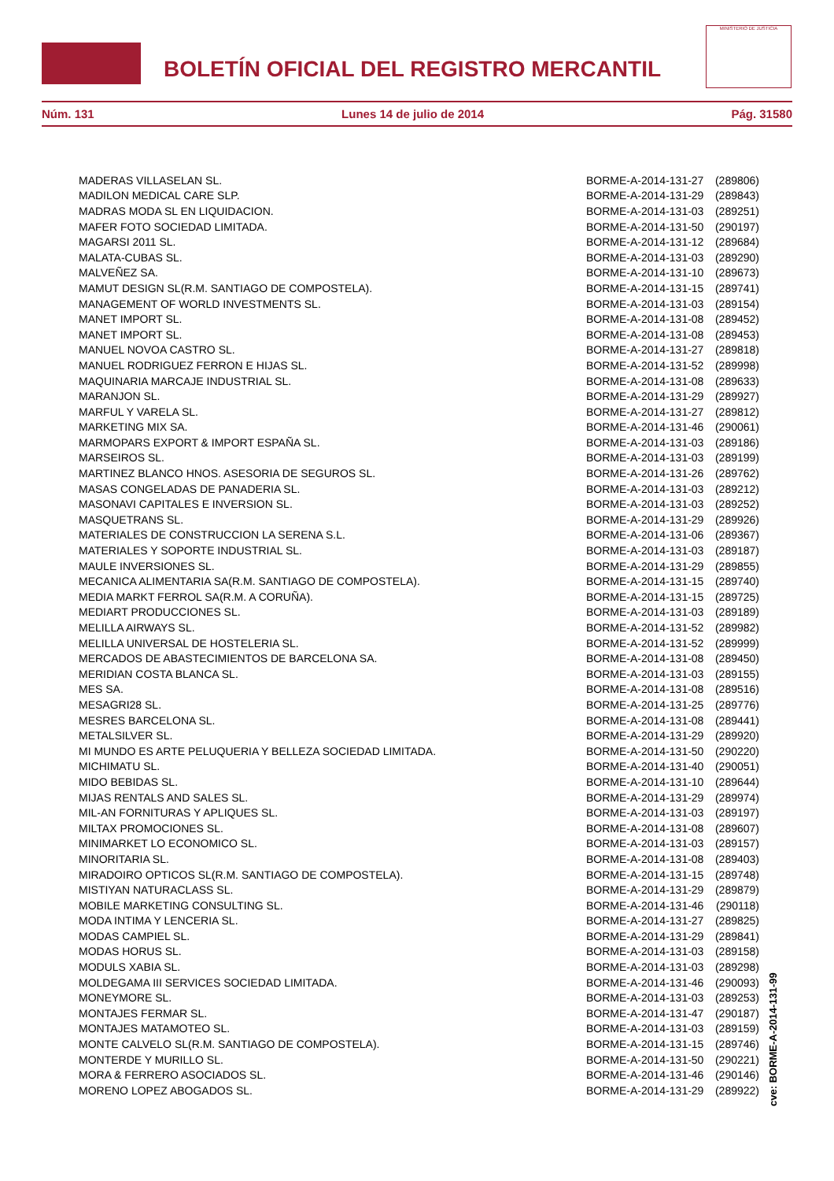BOLETÍN OFICIAL DEL REGISTRO MERCANTIL
MINISTERIO DE JUSTICIA
Núm. 131 Lunes 14 de julio de 2014 Pág. 31580
| MADERAS VILLASELAN SL. | BORME-A-2014-131-27 | (289806) |
| MADILON MEDICAL CARE SLP. | BORME-A-2014-131-29 | (289843) |
| MADRAS MODA SL EN LIQUIDACION. | BORME-A-2014-131-03 | (289251) |
| MAFER FOTO SOCIEDAD LIMITADA. | BORME-A-2014-131-50 | (290197) |
| MAGARSI 2011 SL. | BORME-A-2014-131-12 | (289684) |
| MALATA-CUBAS SL. | BORME-A-2014-131-03 | (289290) |
| MALVEÑEZ SA. | BORME-A-2014-131-10 | (289673) |
| MAMUT DESIGN SL(R.M. SANTIAGO DE COMPOSTELA). | BORME-A-2014-131-15 | (289741) |
| MANAGEMENT OF WORLD INVESTMENTS SL. | BORME-A-2014-131-03 | (289154) |
| MANET IMPORT SL. | BORME-A-2014-131-08 | (289452) |
| MANET IMPORT SL. | BORME-A-2014-131-08 | (289453) |
| MANUEL NOVOA CASTRO SL. | BORME-A-2014-131-27 | (289818) |
| MANUEL RODRIGUEZ FERRON E HIJAS SL. | BORME-A-2014-131-52 | (289998) |
| MAQUINARIA MARCAJE INDUSTRIAL SL. | BORME-A-2014-131-08 | (289633) |
| MARANJON SL. | BORME-A-2014-131-29 | (289927) |
| MARFUL Y VARELA SL. | BORME-A-2014-131-27 | (289812) |
| MARKETING MIX SA. | BORME-A-2014-131-46 | (290061) |
| MARMOPARS EXPORT & IMPORT ESPAÑA SL. | BORME-A-2014-131-03 | (289186) |
| MARSEIROS SL. | BORME-A-2014-131-03 | (289199) |
| MARTINEZ BLANCO HNOS. ASESORIA DE SEGUROS SL. | BORME-A-2014-131-26 | (289762) |
| MASAS CONGELADAS DE PANADERIA SL. | BORME-A-2014-131-03 | (289212) |
| MASONAVI CAPITALES E INVERSION SL. | BORME-A-2014-131-03 | (289252) |
| MASQUETRANS SL. | BORME-A-2014-131-29 | (289926) |
| MATERIALES DE CONSTRUCCION LA SERENA S.L. | BORME-A-2014-131-06 | (289367) |
| MATERIALES Y SOPORTE INDUSTRIAL SL. | BORME-A-2014-131-03 | (289187) |
| MAULE INVERSIONES SL. | BORME-A-2014-131-29 | (289855) |
| MECANICA ALIMENTARIA SA(R.M. SANTIAGO DE COMPOSTELA). | BORME-A-2014-131-15 | (289740) |
| MEDIA MARKT FERROL SA(R.M. A CORUÑA). | BORME-A-2014-131-15 | (289725) |
| MEDIART PRODUCCIONES SL. | BORME-A-2014-131-03 | (289189) |
| MELILLA AIRWAYS SL. | BORME-A-2014-131-52 | (289982) |
| MELILLA UNIVERSAL DE HOSTELERIA SL. | BORME-A-2014-131-52 | (289999) |
| MERCADOS DE ABASTECIMIENTOS DE BARCELONA SA. | BORME-A-2014-131-08 | (289450) |
| MERIDIAN COSTA BLANCA SL. | BORME-A-2014-131-03 | (289155) |
| MES SA. | BORME-A-2014-131-08 | (289516) |
| MESAGRI28 SL. | BORME-A-2014-131-25 | (289776) |
| MESRES BARCELONA SL. | BORME-A-2014-131-08 | (289441) |
| METALSILVER SL. | BORME-A-2014-131-29 | (289920) |
| MI MUNDO ES ARTE PELUQUERIA Y BELLEZA SOCIEDAD LIMITADA. | BORME-A-2014-131-50 | (290220) |
| MICHIMATU SL. | BORME-A-2014-131-40 | (290051) |
| MIDO BEBIDAS SL. | BORME-A-2014-131-10 | (289644) |
| MIJAS RENTALS AND SALES SL. | BORME-A-2014-131-29 | (289974) |
| MIL-AN FORNITURAS Y APLIQUES SL. | BORME-A-2014-131-03 | (289197) |
| MILTAX PROMOCIONES SL. | BORME-A-2014-131-08 | (289607) |
| MINIMARKET LO ECONOMICO SL. | BORME-A-2014-131-03 | (289157) |
| MINORITARIA SL. | BORME-A-2014-131-08 | (289403) |
| MIRADOIRO OPTICOS SL(R.M. SANTIAGO DE COMPOSTELA). | BORME-A-2014-131-15 | (289748) |
| MISTIYAN NATURACLASS SL. | BORME-A-2014-131-29 | (289879) |
| MOBILE MARKETING CONSULTING SL. | BORME-A-2014-131-46 | (290118) |
| MODA INTIMA Y LENCERIA SL. | BORME-A-2014-131-27 | (289825) |
| MODAS CAMPIEL SL. | BORME-A-2014-131-29 | (289841) |
| MODAS HORUS SL. | BORME-A-2014-131-03 | (289158) |
| MODULS XABIA SL. | BORME-A-2014-131-03 | (289298) |
| MOLDEGAMA III SERVICES SOCIEDAD LIMITADA. | BORME-A-2014-131-46 | (290093) |
| MONEYMORE SL. | BORME-A-2014-131-03 | (289253) |
| MONTAJES FERMAR SL. | BORME-A-2014-131-47 | (290187) |
| MONTAJES MATAMOTEO SL. | BORME-A-2014-131-03 | (289159) |
| MONTE CALVELO SL(R.M. SANTIAGO DE COMPOSTELA). | BORME-A-2014-131-15 | (289746) |
| MONTERDE Y MURILLO SL. | BORME-A-2014-131-50 | (290221) |
| MORA & FERRERO ASOCIADOS SL. | BORME-A-2014-131-46 | (290146) |
| MORENO LOPEZ ABOGADOS SL. | BORME-A-2014-131-29 | (289922) |
cve: BORME-A-2014-131-99